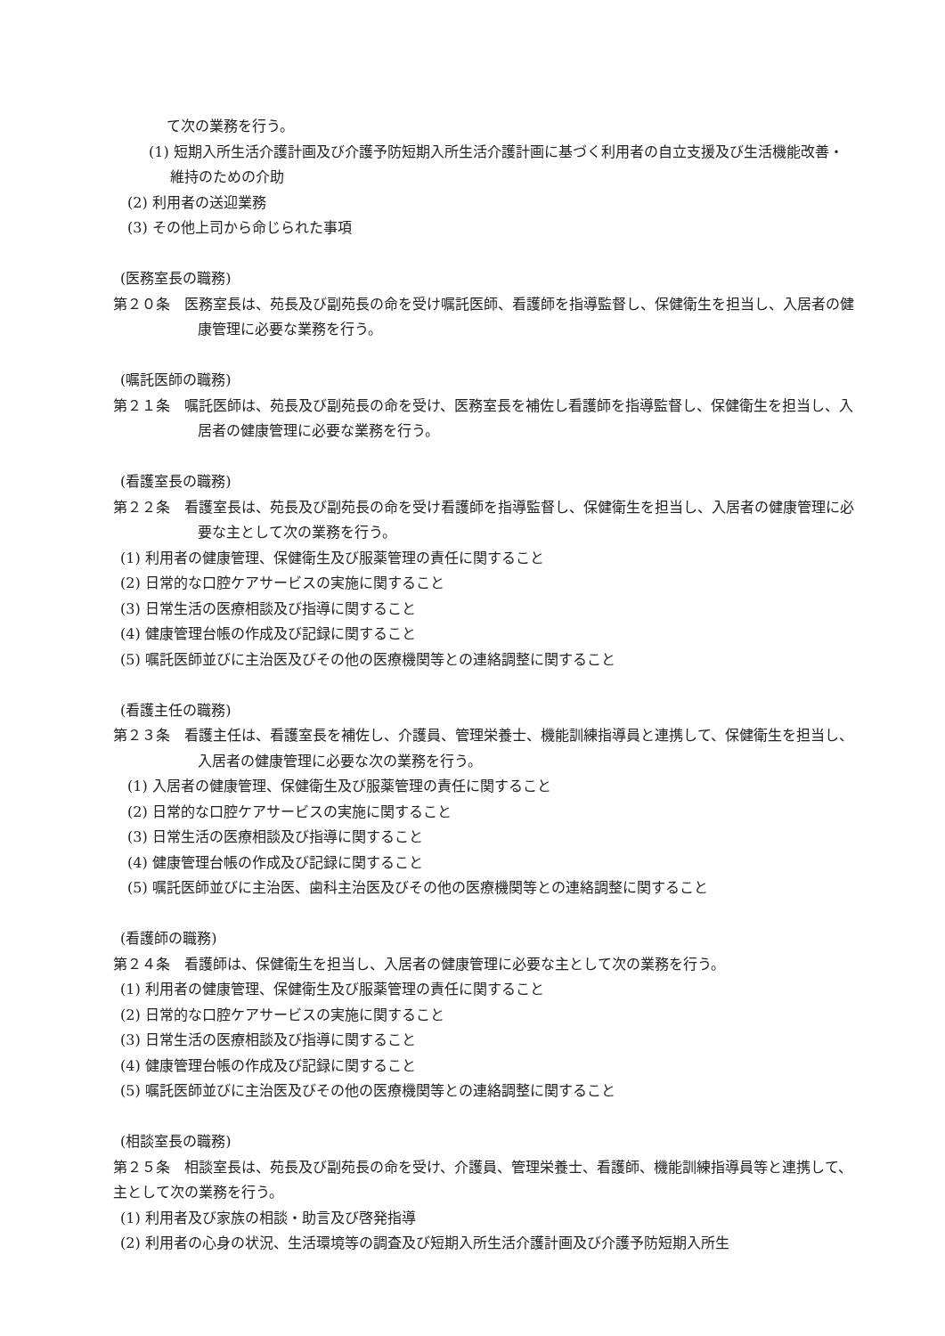て次の業務を行う。
(1) 短期入所生活介護計画及び介護予防短期入所生活介護計画に基づく利用者の自立支援及び生活機能改善・維持のための介助
(2) 利用者の送迎業務
(3) その他上司から命じられた事項
(医務室長の職務)
第２０条　医務室長は、苑長及び副苑長の命を受け嘱託医師、看護師を指導監督し、保健衛生を担当し、入居者の健康管理に必要な業務を行う。
(嘱託医師の職務)
第２１条　嘱託医師は、苑長及び副苑長の命を受け、医務室長を補佐し看護師を指導監督し、保健衛生を担当し、入居者の健康管理に必要な業務を行う。
(看護室長の職務)
第２２条　看護室長は、苑長及び副苑長の命を受け看護師を指導監督し、保健衛生を担当し、入居者の健康管理に必要な主として次の業務を行う。
(1) 利用者の健康管理、保健衛生及び服薬管理の責任に関すること
(2) 日常的な口腔ケアサービスの実施に関すること
(3) 日常生活の医療相談及び指導に関すること
(4) 健康管理台帳の作成及び記録に関すること
(5) 嘱託医師並びに主治医及びその他の医療機関等との連絡調整に関すること
(看護主任の職務)
第２３条　看護主任は、看護室長を補佐し、介護員、管理栄養士、機能訓練指導員と連携して、保健衛生を担当し、入居者の健康管理に必要な次の業務を行う。
(1) 入居者の健康管理、保健衛生及び服薬管理の責任に関すること
(2) 日常的な口腔ケアサービスの実施に関すること
(3) 日常生活の医療相談及び指導に関すること
(4) 健康管理台帳の作成及び記録に関すること
(5) 嘱託医師並びに主治医、歯科主治医及びその他の医療機関等との連絡調整に関すること
(看護師の職務)
第２４条　看護師は、保健衛生を担当し、入居者の健康管理に必要な主として次の業務を行う。
(1) 利用者の健康管理、保健衛生及び服薬管理の責任に関すること
(2) 日常的な口腔ケアサービスの実施に関すること
(3) 日常生活の医療相談及び指導に関すること
(4) 健康管理台帳の作成及び記録に関すること
(5) 嘱託医師並びに主治医及びその他の医療機関等との連絡調整に関すること
(相談室長の職務)
第２５条　相談室長は、苑長及び副苑長の命を受け、介護員、管理栄養士、看護師、機能訓練指導員等と連携して、主として次の業務を行う。
(1) 利用者及び家族の相談・助言及び啓発指導
(2) 利用者の心身の状況、生活環境等の調査及び短期入所生活介護計画及び介護予防短期入所生